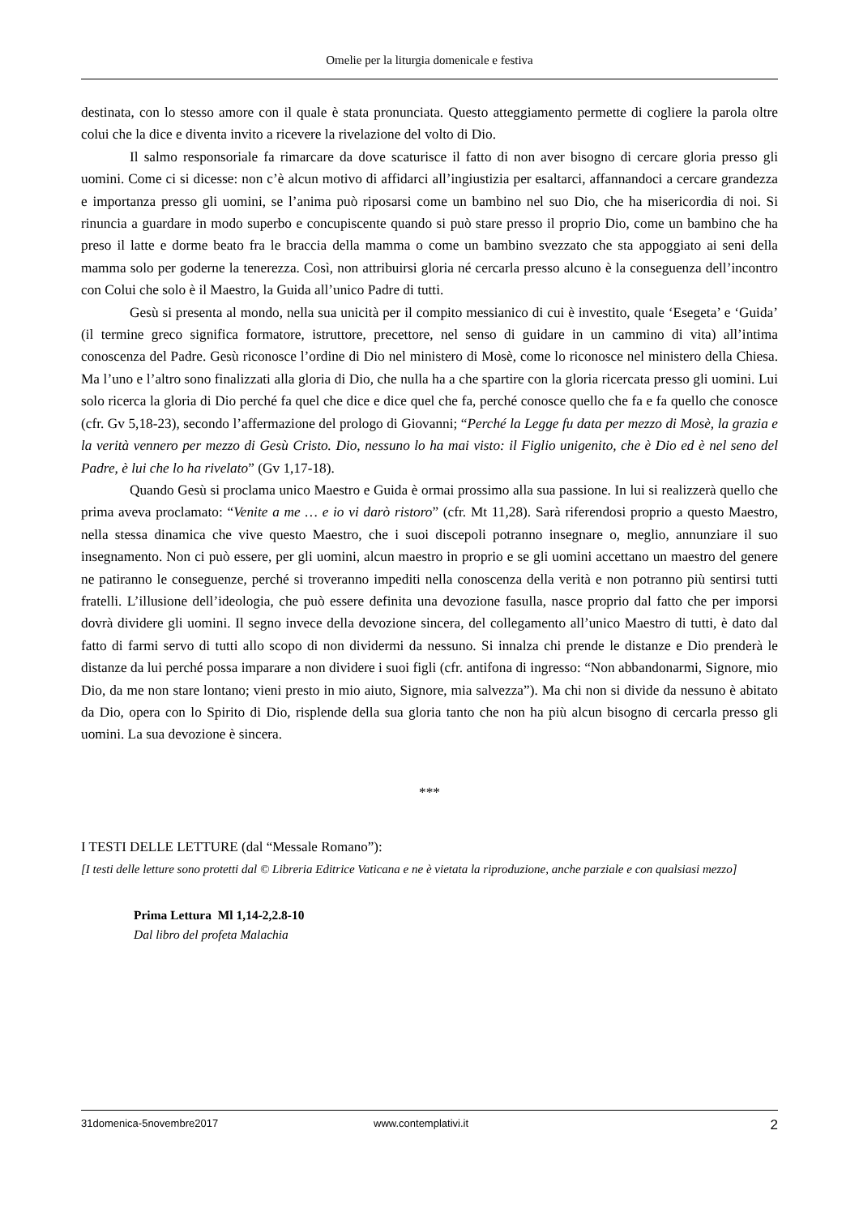Omelie per la liturgia domenicale e festiva
destinata, con lo stesso amore con il quale è stata pronunciata. Questo atteggiamento permette di cogliere la parola oltre colui che la dice e diventa invito a ricevere la rivelazione del volto di Dio.
Il salmo responsoriale fa rimarcare da dove scaturisce il fatto di non aver bisogno di cercare gloria presso gli uomini. Come ci si dicesse: non c’è alcun motivo di affidarci all’ingiustizia per esaltarci, affannandoci a cercare grandezza e importanza presso gli uomini, se l’anima può riposarsi come un bambino nel suo Dio, che ha misericordia di noi. Si rinuncia a guardare in modo superbo e concupiscente quando si può stare presso il proprio Dio, come un bambino che ha preso il latte e dorme beato fra le braccia della mamma o come un bambino svezzato che sta appoggiato ai seni della mamma solo per goderne la tenerezza. Così, non attribuirsi gloria né cercarla presso alcuno è la conseguenza dell’incontro con Colui che solo è il Maestro, la Guida all’unico Padre di tutti.
Gesù si presenta al mondo, nella sua unicità per il compito messianico di cui è investito, quale ‘Esegeta’ e ‘Guida’ (il termine greco significa formatore, istruttore, precettore, nel senso di guidare in un cammino di vita) all’intima conoscenza del Padre. Gesù riconosce l’ordine di Dio nel ministero di Mosè, come lo riconosce nel ministero della Chiesa. Ma l’uno e l’altro sono finalizzati alla gloria di Dio, che nulla ha a che spartire con la gloria ricercata presso gli uomini. Lui solo ricerca la gloria di Dio perché fa quel che dice e dice quel che fa, perché conosce quello che fa e fa quello che conosce (cfr. Gv 5,18-23), secondo l’affermazione del prologo di Giovanni; “Perché la Legge fu data per mezzo di Mosè, la grazia e la verità vennero per mezzo di Gesù Cristo. Dio, nessuno lo ha mai visto: il Figlio unigenito, che è Dio ed è nel seno del Padre, è lui che lo ha rivelato” (Gv 1,17-18).
Quando Gesù si proclama unico Maestro e Guida è ormai prossimo alla sua passione. In lui si realizzerà quello che prima aveva proclamato: “Venite a me … e io vi darò ristoro” (cfr. Mt 11,28). Sarà riferendosi proprio a questo Maestro, nella stessa dinamica che vive questo Maestro, che i suoi discepoli potranno insegnare o, meglio, annunziare il suo insegnamento. Non ci può essere, per gli uomini, alcun maestro in proprio e se gli uomini accettano un maestro del genere ne patiranno le conseguenze, perché si troveranno impediti nella conoscenza della verità e non potranno più sentirsi tutti fratelli. L’illusione dell’ideologia, che può essere definita una devozione fasulla, nasce proprio dal fatto che per imporsi dovrà dividere gli uomini. Il segno invece della devozione sincera, del collegamento all’unico Maestro di tutti, è dato dal fatto di farmi servo di tutti allo scopo di non dividermi da nessuno. Si innalza chi prende le distanze e Dio prenderà le distanze da lui perché possa imparare a non dividere i suoi figli (cfr. antifona di ingresso: “Non abbandonarmi, Signore, mio Dio, da me non stare lontano; vieni presto in mio aiuto, Signore, mia salvezza”). Ma chi non si divide da nessuno è abitato da Dio, opera con lo Spirito di Dio, risplende della sua gloria tanto che non ha più alcun bisogno di cercarla presso gli uomini. La sua devozione è sincera.
***
I TESTI DELLE LETTURE (dal “Messale Romano”):
[I testi delle letture sono protetti dal © Libreria Editrice Vaticana e ne è vietata la riproduzione, anche parziale e con qualsiasi mezzo]
Prima Lettura Ml 1,14-2,2.8-10
Dal libro del profeta Malachia
31domenica-5novembre2017 www.contemplativi.it 2